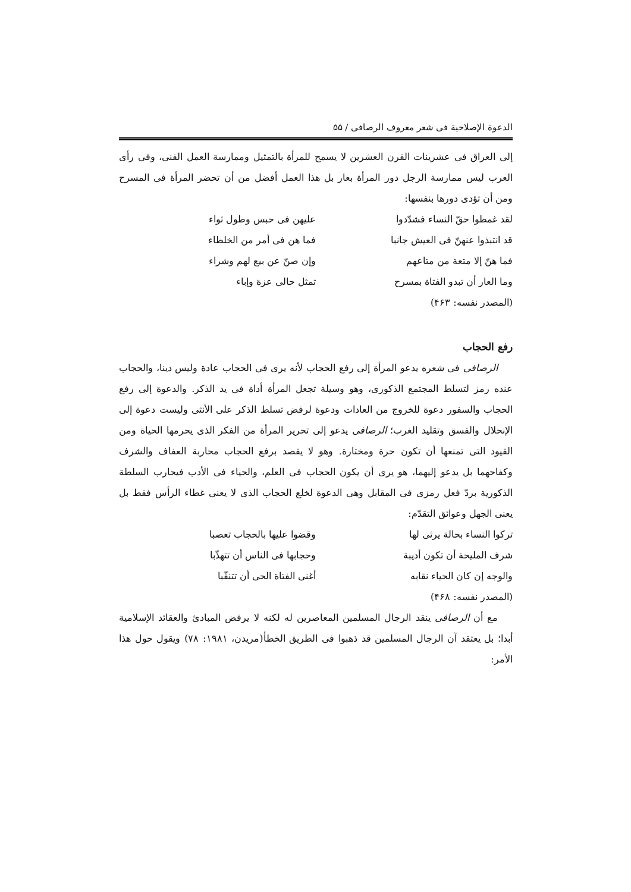الدعوة الإصلاحية فی شعر معروف الرصافی / ۵۵
إلی العراق فی عشرينات القرن العشرين لا يسمح للمرأة بالتمثيل وممارسة العمل الفنی، وفی رأی العرب ليس ممارسة الرجل دور المرأة بعار بل هذا العمل أفضل من أن تحضر المرأة فی المسرح ومن أن تؤدی دورها بنفسها:
لقد غمطوا حقّ النساء فشدّدوا عليهن فی حبس وطول ثواء
قد انتبذوا عنهنّ فی العيش جانبا فما هن فی أمر من الخلطاء
فما هنّ إلا متعة من متاعهم وإن صنّ عن بيع لهم وشراء
وما العار أن تبدو الفتاة بمسرح تمثل حالی عزة وإباء
(المصدر نفسه: ۴۶۳)
رفع الحجاب
الرصافی فی شعره يدعو المرأة إلی رفع الحجاب لأنه يری فی الحجاب عادة وليس دينا، والحجاب عنده رمز لتسلط المجتمع الذكوری، وهو وسيلة تجعل المرأة أداة فی يد الذكر. والدعوة إلی رفع الحجاب والسفور دعوة للخروج من العادات ودعوة لرفض تسلط الذكر علی الأنثی وليست دعوة إلی الإنحلال والفسق وتقليد الغرب؛ الرصافی يدعو إلی تحرير المرأة من الفكر الذی يحرمها الحياة ومن القيود التی تمنعها أن تكون حرة ومختارة. وهو لا يقصد برفع الحجاب محاربة العفاف والشرف وكفاحهما بل يدعو إليهما، هو يری أن يكون الحجاب فی العلم، والحياء فی الأدب فيحارب السلطة الذكورية بردّ فعل رمزی فی المقابل وهی الدعوة لخلع الحجاب الذی لا يعنی غطاء الرأس فقط بل يعنی الجهل وعوائق التقدّم:
تركوا النساء بحالة يرثی لها وقضوا عليها بالحجاب تعصبا
شرف المليحة أن تكون أديبة وحجابها فی الناس أن تتهذّبا
والوجه إن كان الحياء نقابه أغنی الفتاة الحی أن تتنقّبا
(المصدر نفسه: ۴۶۸)
مع أن الرصافی ينقد الرجال المسلمين المعاصرين له لكنه لا يرفض المبادئ والعقائد الإسلامية أبدا؛ بل يعتقد آن الرجال المسلمين قد ذهبوا فی الطريق الخطأ(مريدن، ۱۹۸۱: ۷۸) ويقول حول هذا الأمر: